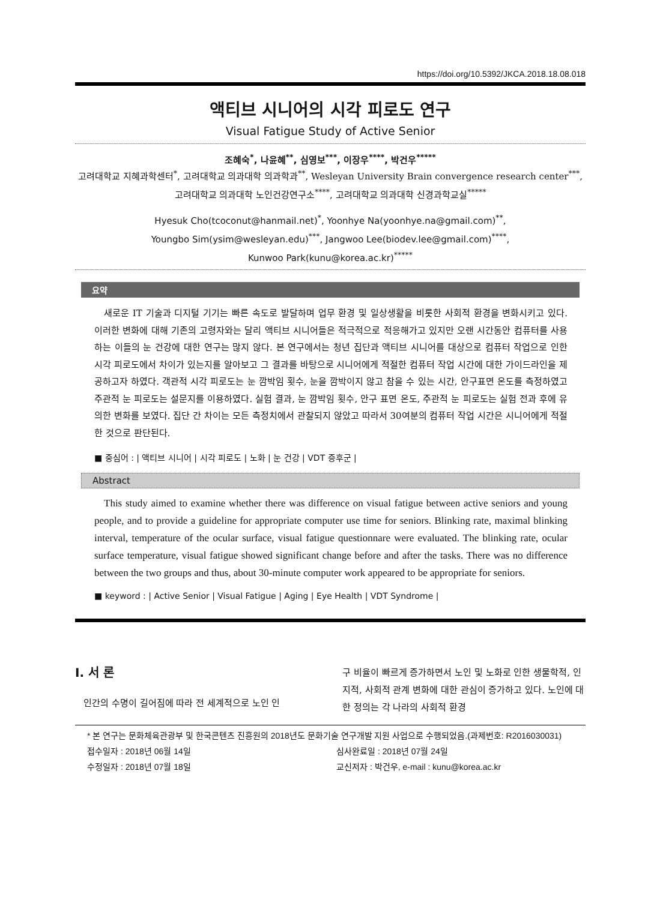https://doi.org/10.5392/JKCA.2018.18.08.018
액티브 시니어의 시각 피로도 연구
Visual Fatigue Study of Active Senior
조혜숙<sup>*</sup>, 나윤혜<sup>**</sup>, 심영보<sup>***</sup>, 이장우<sup>****</sup>, 박건우<sup>*****</sup>
고려대학교 지혜과학센터<sup>*</sup>, 고려대학교 의과대학 의과학과<sup>**</sup>, Wesleyan University Brain convergence research center<sup>***</sup>, 고려대학교 의과대학 노인건강연구소<sup>****</sup>, 고려대학교 의과대학 신경과학교실<sup>*****</sup>
Hyesuk Cho(tcoconut@hanmail.net)<sup>*</sup>, Yoonhye Na(yoonhye.na@gmail.com)<sup>**</sup>,
Youngbo Sim(ysim@wesleyan.edu)<sup>***</sup>, Jangwoo Lee(biodev.lee@gmail.com)<sup>****</sup>,
Kunwoo Park(kunu@korea.ac.kr)<sup>*****</sup>
요약
새로운 IT 기술과 디지털 기기는 빠른 속도로 발달하며 업무 환경 및 일상생활을 비롯한 사회적 환경을 변화시키고 있다. 이러한 변화에 대해 기존의 고령자와는 달리 액티브 시니어들은 적극적으로 적응해가고 있지만 오랜 시간동안 컴퓨터를 사용하는 이들의 눈 건강에 대한 연구는 많지 않다. 본 연구에서는 청년 집단과 액티브 시니어를 대상으로 컴퓨터 작업으로 인한 시각 피로도에서 차이가 있는지를 알아보고 그 결과를 바탕으로 시니어에게 적절한 컴퓨터 작업 시간에 대한 가이드라인을 제공하고자 하였다. 객관적 시각 피로도는 눈 깜박임 횟수, 눈을 깜박이지 않고 참을 수 있는 시간, 안구표면 온도를 측정하였고 주관적 눈 피로도는 설문지를 이용하였다. 실험 결과, 눈 깜박임 횟수, 안구 표면 온도, 주관적 눈 피로도는 실험 전과 후에 유의한 변화를 보였다. 집단 간 차이는 모든 측정치에서 관찰되지 않았고 따라서 30여분의 컴퓨터 작업 시간은 시니어에게 적절한 것으로 판단된다.
■ 중심어 : | 액티브 시니어 | 시각 피로도 | 노화 | 눈 건강 | VDT 증후군 |
Abstract
This study aimed to examine whether there was difference on visual fatigue between active seniors and young people, and to provide a guideline for appropriate computer use time for seniors. Blinking rate, maximal blinking interval, temperature of the ocular surface, visual fatigue questionnare were evaluated. The blinking rate, ocular surface temperature, visual fatigue showed significant change before and after the tasks. There was no difference between the two groups and thus, about 30-minute computer work appeared to be appropriate for seniors.
■ keyword : | Active Senior | Visual Fatigue | Aging | Eye Health | VDT Syndrome |
I. 서 론
인간의 수명이 길어짐에 따라 전 세계적으로 노인 인
구 비율이 빠르게 증가하면서 노인 및 노화로 인한 생물학적, 인지적, 사회적 관계 변화에 대한 관심이 증가하고 있다. 노인에 대한 정의는 각 나라의 사회적 환경
* 본 연구는 문화체육관광부 및 한국콘텐츠 진흥원의 2018년도 문화기술 연구개발 지원 사업으로 수행되었음.(과제번호: R2016030031)
접수일자 : 2018년 06월 14일 심사완료일 : 2018년 07월 24일
수정일자 : 2018년 07월 18일 교신저자 : 박건우, e-mail : kunu@korea.ac.kr